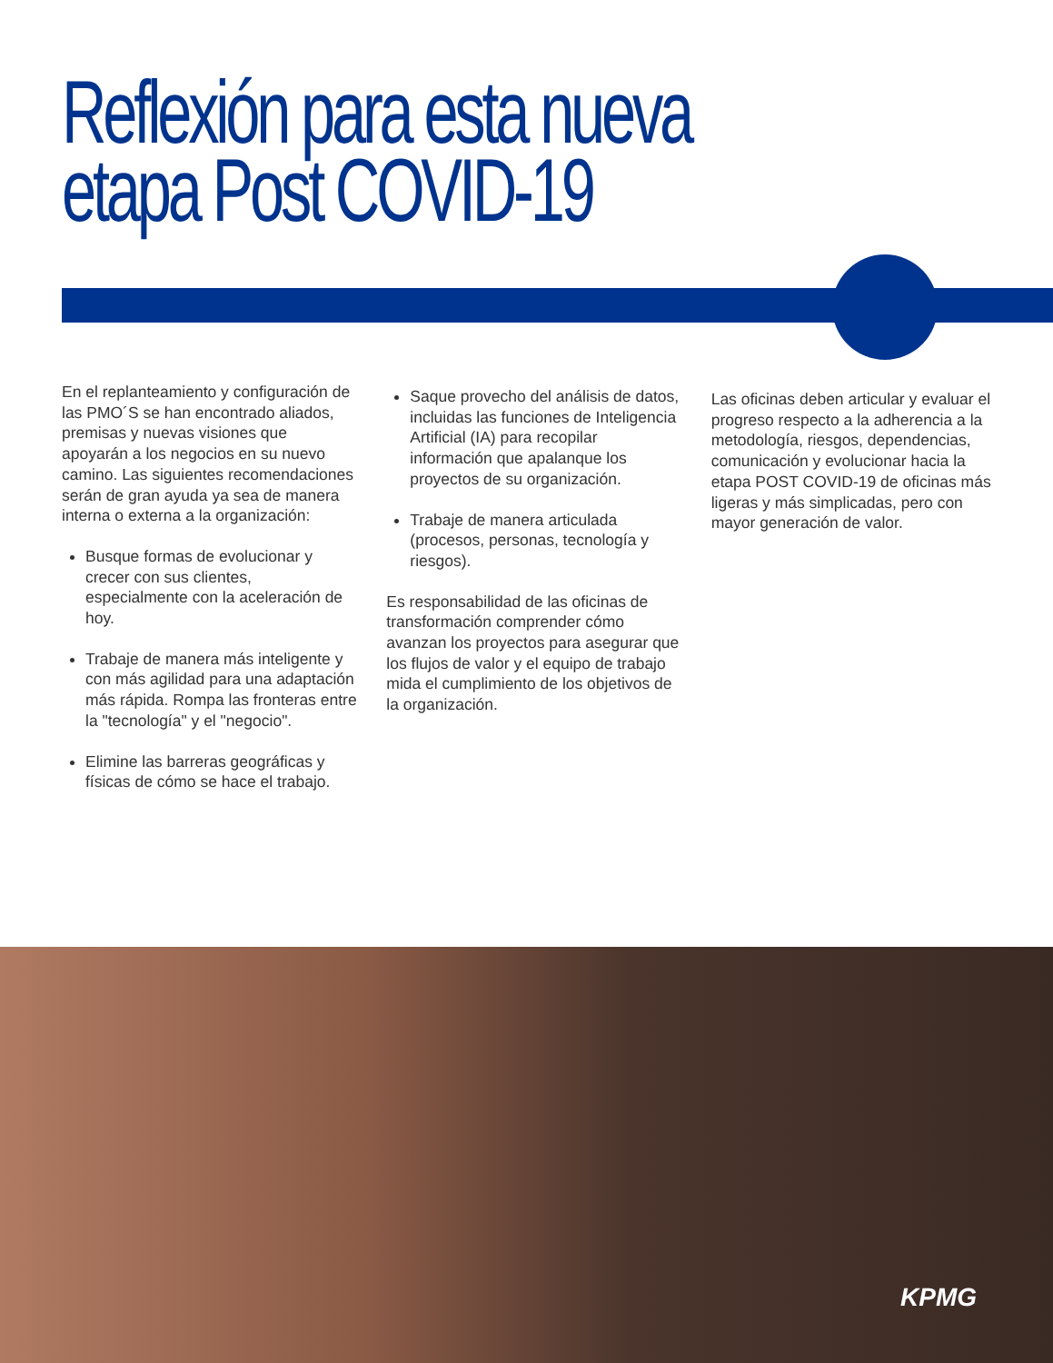Reflexión para esta nueva
etapa Post COVID-19
En el replanteamiento y configuración de las PMO´S se han encontrado aliados, premisas y nuevas visiones que apoyarán a los negocios en su nuevo camino. Las siguientes recomendaciones serán de gran ayuda ya sea de manera interna o externa a la organización:
Busque formas de evolucionar y crecer con sus clientes, especialmente con la aceleración de hoy.
Trabaje de manera más inteligente y con más agilidad para una adaptación más rápida. Rompa las fronteras entre la "tecnología" y el "negocio".
Elimine las barreras geográficas y físicas de cómo se hace el trabajo.
Saque provecho del análisis de datos, incluidas las funciones de Inteligencia Artificial (IA) para recopilar información que apalanque los proyectos de su organización.
Trabaje de manera articulada (procesos, personas, tecnología y riesgos).
Es responsabilidad de las oficinas de transformación comprender cómo avanzan los proyectos para asegurar que los flujos de valor y el equipo de trabajo mida el cumplimiento de los objetivos de la organización.
Las oficinas deben articular y evaluar el progreso respecto a la adherencia a la metodología, riesgos, dependencias, comunicación y evolucionar hacia la etapa POST COVID-19 de oficinas más ligeras y más simplicadas, pero con mayor generación de valor.
KPMG